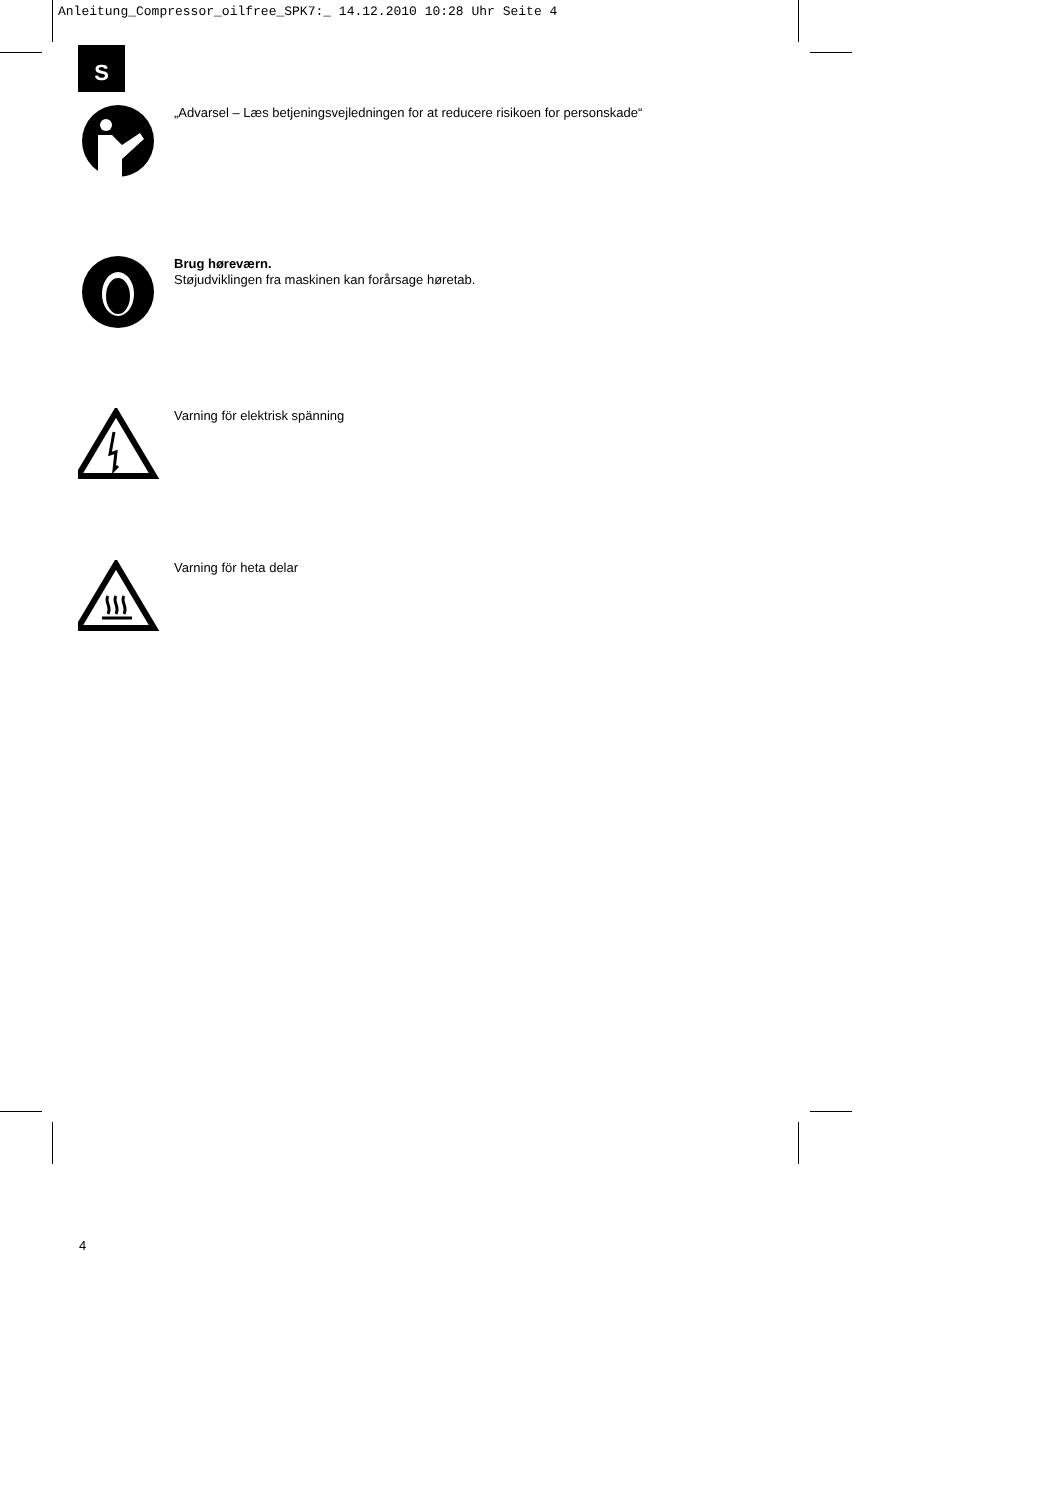Anleitung_Compressor_oilfree_SPK7:_ 14.12.2010 10:28 Uhr Seite 4
S
„Advarsel – Læs betjeningsvejledningen for at reducere risikoen for personskade“
Brug høreværn.
Støjudviklingen fra maskinen kan forårsage høretab.
Varning för elektrisk spänning
Varning för heta delar
4